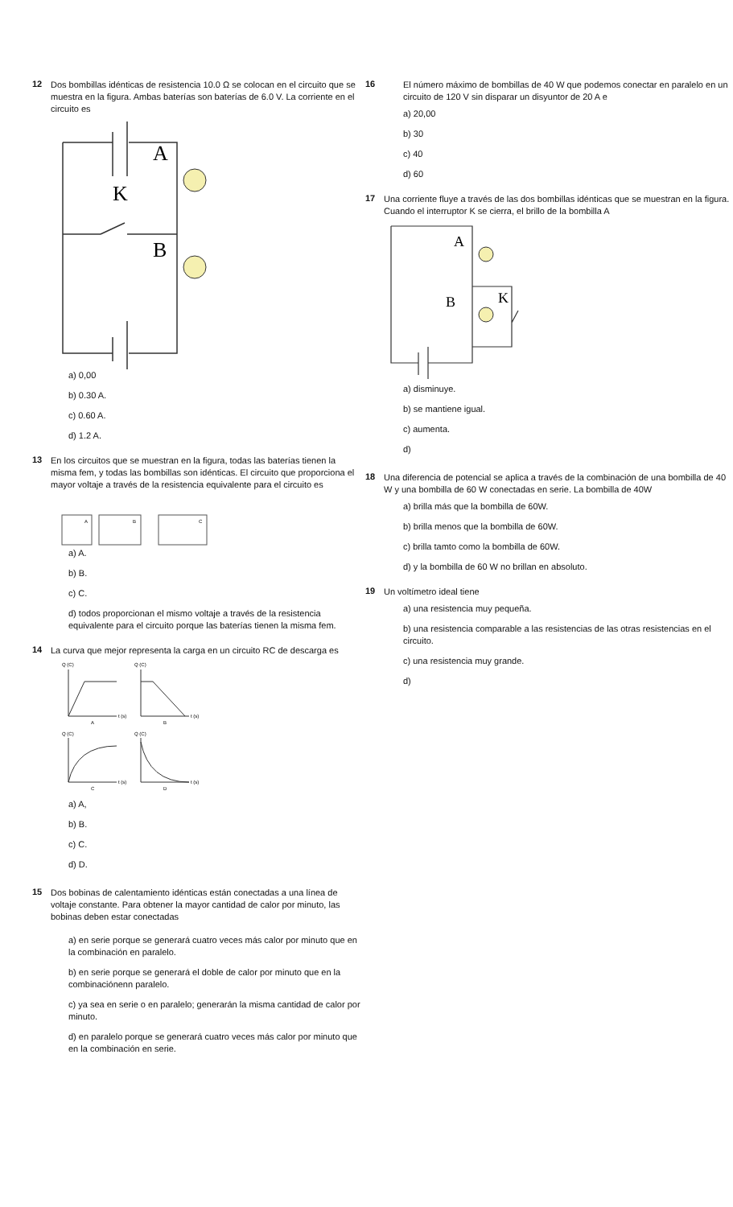12 Dos bombillas idénticas de resistencia 10.0 Ω se colocan en el circuito que se muestra en la figura. Ambas baterías son baterías de 6.0 V. La corriente en el circuito es
A
K
B
a) 0,00
b) 0.30 A.
c) 0.60 A.
d) 1.2 A.
13 En los circuitos que se muestran en la figura, todas las baterías tienen la misma fem, y todas las bombillas son idénticas. El circuito que proporciona el mayor voltaje a través de la resistencia equivalente para el circuito es
A
B
C
a) A.
b) B.
c) C.
d) todos proporcionan el mismo voltaje a través de la resistencia equivalente para el circuito porque las baterías tienen la misma fem.
14 La curva que mejor representa la carga en un circuito RC de descarga es
Q (C)
Q (C)
Q (C)
Q (C)
A
B
C
D
t (s)
t (s)
t (s)
t (s)
a) A,
b) B.
c) C.
d) D.
15 Dos bobinas de calentamiento idénticas están conectadas a una línea de voltaje constante. Para obtener la mayor cantidad de calor por minuto, las bobinas deben estar conectadas
a) en serie porque se generará cuatro veces más calor por minuto que en la combinación en paralelo.
b) en serie porque se generará el doble de calor por minuto que en la combinaciónenn paralelo.
c) ya sea en serie o en paralelo; generarán la misma cantidad de calor por minuto.
d) en paralelo porque se generará cuatro veces más calor por minuto que en la combinación en serie.
16 El número máximo de bombillas de 40 W que podemos conectar en paralelo en un circuito de 120 V sin disparar un disyuntor de 20 A e
a) 20,00
b) 30
c) 40
d) 60
17 Una corriente fluye a través de las dos bombillas idénticas que se muestran en la figura. Cuando el interruptor K se cierra, el brillo de la bombilla A
A
B
K
a) disminuye.
b) se mantiene igual.
c) aumenta.
d)
18 Una diferencia de potencial se aplica a través de la combinación de una bombilla de 40 W y una bombilla de 60 W conectadas en serie. La bombilla de 40W
a) brilla más que la bombilla de 60W.
b) brilla menos que la bombilla de 60W.
c) brilla tamto como la bombilla de 60W.
d) y la bombilla de 60 W no brillan en absoluto.
19 Un voltímetro ideal tiene
a) una resistencia muy pequeña.
b) una resistencia comparable a las resistencias de las otras resistencias en el circuito.
c) una resistencia muy grande.
d)